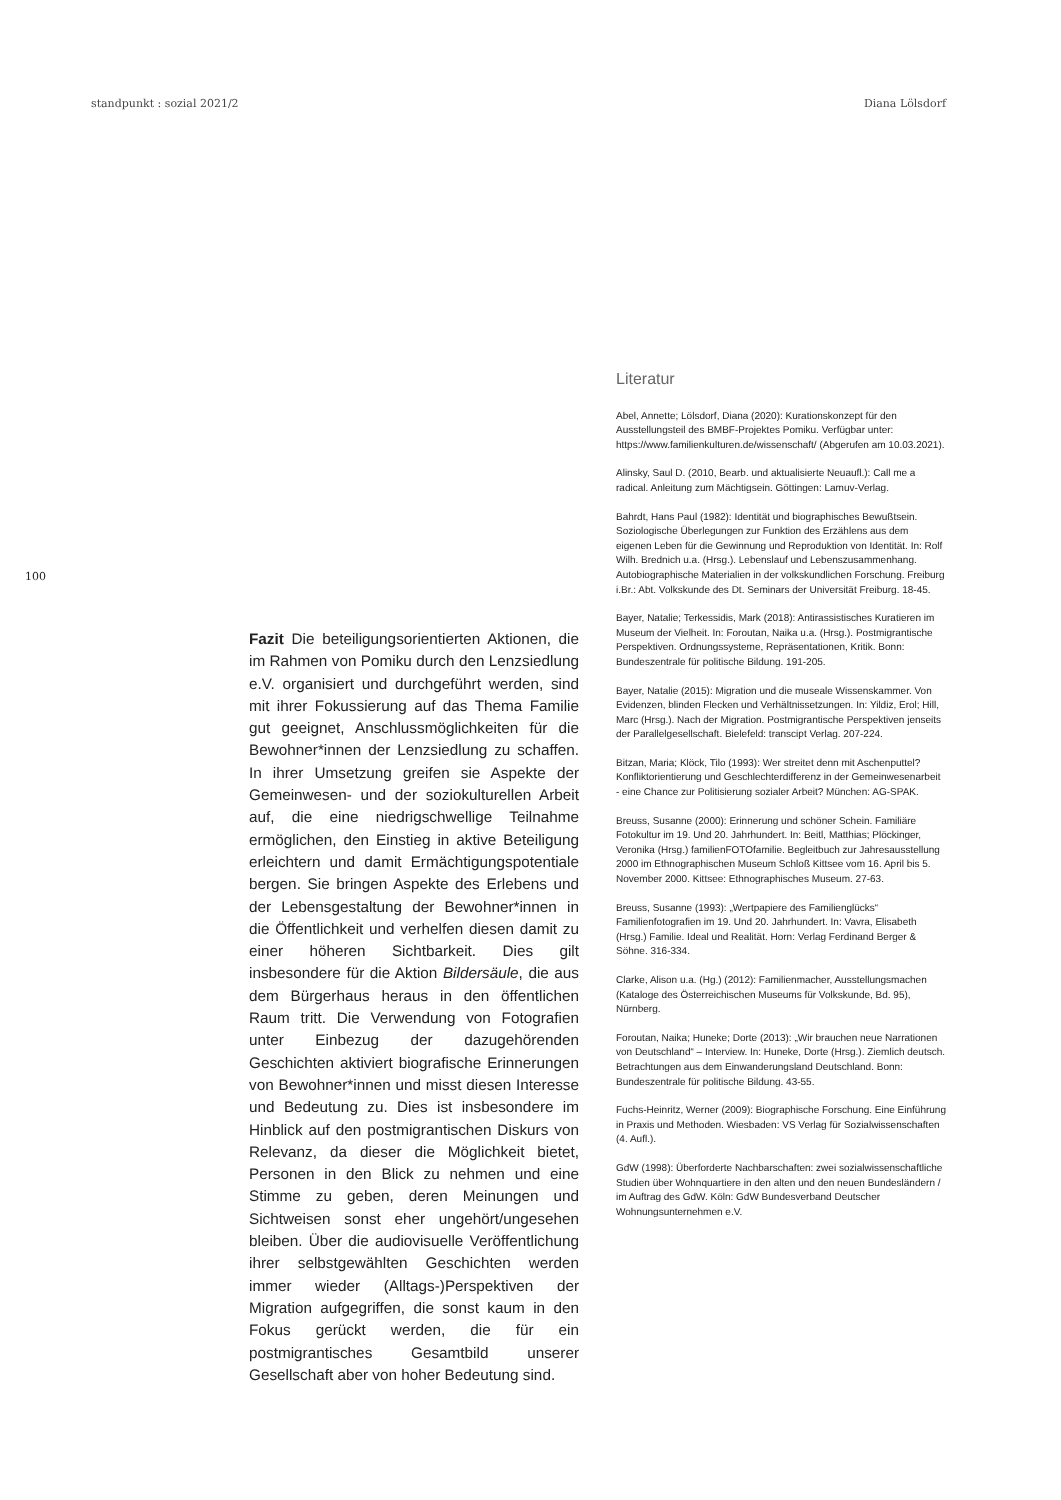standpunkt : sozial 2021/2 Diana Lölsdorf
100
Fazit Die beteiligungsorientierten Aktionen, die im Rahmen von Pomiku durch den Lenzsiedlung e.V. organisiert und durchgeführt werden, sind mit ihrer Fokussierung auf das Thema Familie gut geeignet, Anschlussmöglichkeiten für die Bewohner*innen der Lenzsiedlung zu schaffen. In ihrer Umsetzung greifen sie Aspekte der Gemeinwesen- und der soziokulturellen Arbeit auf, die eine niedrigschwellige Teilnahme ermöglichen, den Einstieg in aktive Beteiligung erleichtern und damit Ermächtigungspotentiale bergen. Sie bringen Aspekte des Erlebens und der Lebensgestaltung der Bewohner*innen in die Öffentlichkeit und verhelfen diesen damit zu einer höheren Sichtbarkeit. Dies gilt insbesondere für die Aktion Bildersäule, die aus dem Bürgerhaus heraus in den öffentlichen Raum tritt. Die Verwendung von Fotografien unter Einbezug der dazugehörenden Geschichten aktiviert biografische Erinnerungen von Bewohner*innen und misst diesen Interesse und Bedeutung zu. Dies ist insbesondere im Hinblick auf den postmigrantischen Diskurs von Relevanz, da dieser die Möglichkeit bietet, Personen in den Blick zu nehmen und eine Stimme zu geben, deren Meinungen und Sichtweisen sonst eher ungehört/ungesehen bleiben. Über die audiovisuelle Veröffentlichung ihrer selbstgewählten Geschichten werden immer wieder (Alltags-)Perspektiven der Migration aufgegriffen, die sonst kaum in den Fokus gerückt werden, die für ein postmigrantisches Gesamtbild unserer Gesellschaft aber von hoher Bedeutung sind.
Literatur
Abel, Annette; Lölsdorf, Diana (2020): Kurationskonzept für den Ausstellungsteil des BMBF-Projektes Pomiku. Verfügbar unter: https://www.familienkulturen.de/wissenschaft/ (Abgerufen am 10.03.2021).
Alinsky, Saul D. (2010, Bearb. und aktualisierte Neuaufl.): Call me a radical. Anleitung zum Mächtigsein. Göttingen: Lamuv-Verlag.
Bahrdt, Hans Paul (1982): Identität und biographisches Bewußtsein. Soziologische Überlegungen zur Funktion des Erzählens aus dem eigenen Leben für die Gewinnung und Reproduktion von Identität. In: Rolf Wilh. Brednich u.a. (Hrsg.). Lebenslauf und Lebenszusammenhang. Autobiographische Materialien in der volkskundlichen Forschung. Freiburg i.Br.: Abt. Volkskunde des Dt. Seminars der Universität Freiburg. 18-45.
Bayer, Natalie; Terkessidis, Mark (2018): Antirassistisches Kuratieren im Museum der Vielheit. In: Foroutan, Naika u.a. (Hrsg.). Postmigrantische Perspektiven. Ordnungssysteme, Repräsentationen, Kritik. Bonn: Bundeszentrale für politische Bildung. 191-205.
Bayer, Natalie (2015): Migration und die museale Wissenskammer. Von Evidenzen, blinden Flecken und Verhältnissetzungen. In: Yildiz, Erol; Hill, Marc (Hrsg.). Nach der Migration. Postmigrantische Perspektiven jenseits der Parallelgesellschaft. Bielefeld: transcipt Verlag. 207-224.
Bitzan, Maria; Klöck, Tilo (1993): Wer streitet denn mit Aschenputtel? Konfliktorientierung und Geschlechterdifferenz in der Gemeinwesenarbeit - eine Chance zur Politisierung sozialer Arbeit? München: AG-SPAK.
Breuss, Susanne (2000): Erinnerung und schöner Schein. Familiäre Fotokultur im 19. Und 20. Jahrhundert. In: Beitl, Matthias; Plöckinger, Veronika (Hrsg.) familienFOTOfamilie. Begleitbuch zur Jahresausstellung 2000 im Ethnographischen Museum Schloß Kittsee vom 16. April bis 5. November 2000. Kittsee: Ethnographisches Museum. 27-63.
Breuss, Susanne (1993): „Wertpapiere des Familienglücks“ Familienfotografien im 19. Und 20. Jahrhundert. In: Vavra, Elisabeth (Hrsg.) Familie. Ideal und Realität. Horn: Verlag Ferdinand Berger & Söhne. 316-334.
Clarke, Alison u.a. (Hg.) (2012): Familienmacher, Ausstellungsmachen (Kataloge des Österreichischen Museums für Volkskunde, Bd. 95), Nürnberg.
Foroutan, Naika; Huneke; Dorte (2013): „Wir brauchen neue Narrationen von Deutschland“ – Interview. In: Huneke, Dorte (Hrsg.). Ziemlich deutsch. Betrachtungen aus dem Einwanderungsland Deutschland. Bonn: Bundeszentrale für politische Bildung. 43-55.
Fuchs-Heinritz, Werner (2009): Biographische Forschung. Eine Einführung in Praxis und Methoden. Wiesbaden: VS Verlag für Sozialwissenschaften (4. Aufl.).
GdW (1998): Überforderte Nachbarschaften: zwei sozialwissenschaftliche Studien über Wohnquartiere in den alten und den neuen Bundesländern / im Auftrag des GdW. Köln: GdW Bundesverband Deutscher Wohnungsunternehmen e.V.